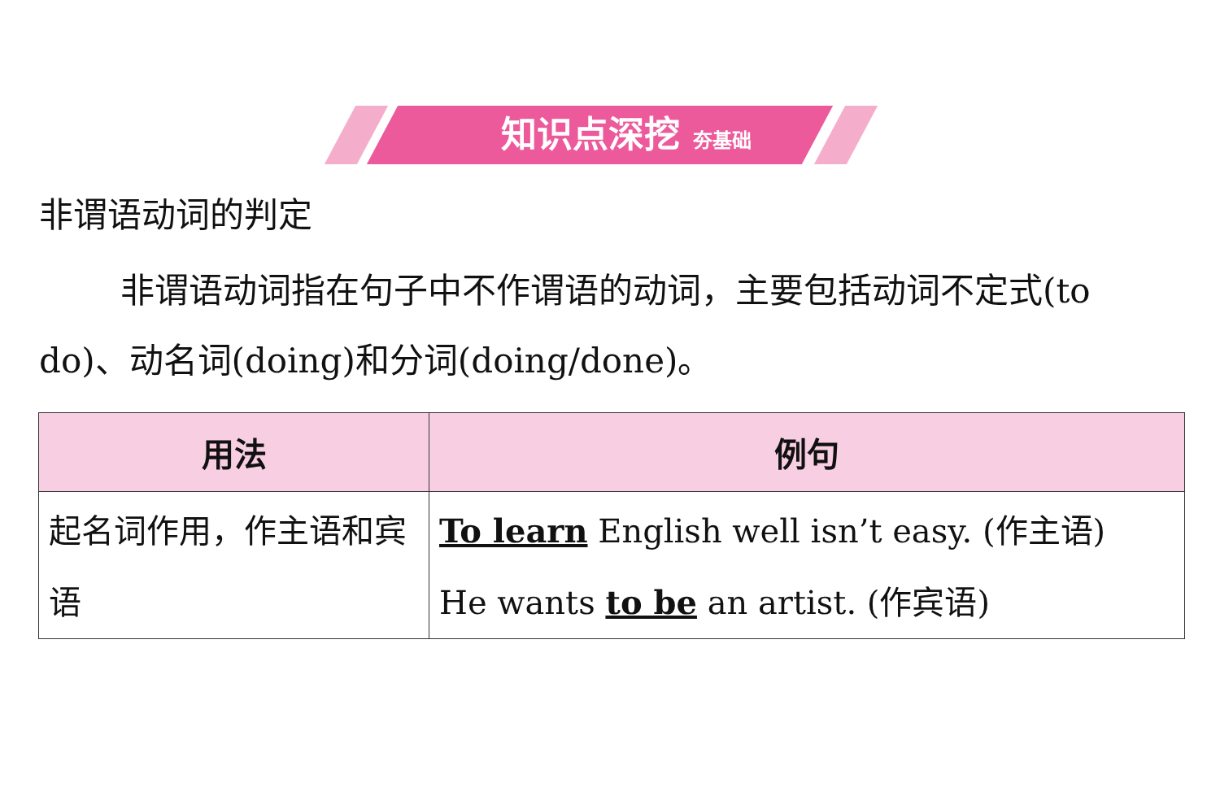知识点深挖 夯基础
非谓语动词的判定
非谓语动词指在句子中不作谓语的动词，主要包括动词不定式(to do)、动名词(doing)和分词(doing/done)。
| 用法 | 例句 |
| --- | --- |
| 起名词作用，作主语和宾语 | To learn English well isn’t easy. (作主语) He wants to be an artist. (作宾语) |